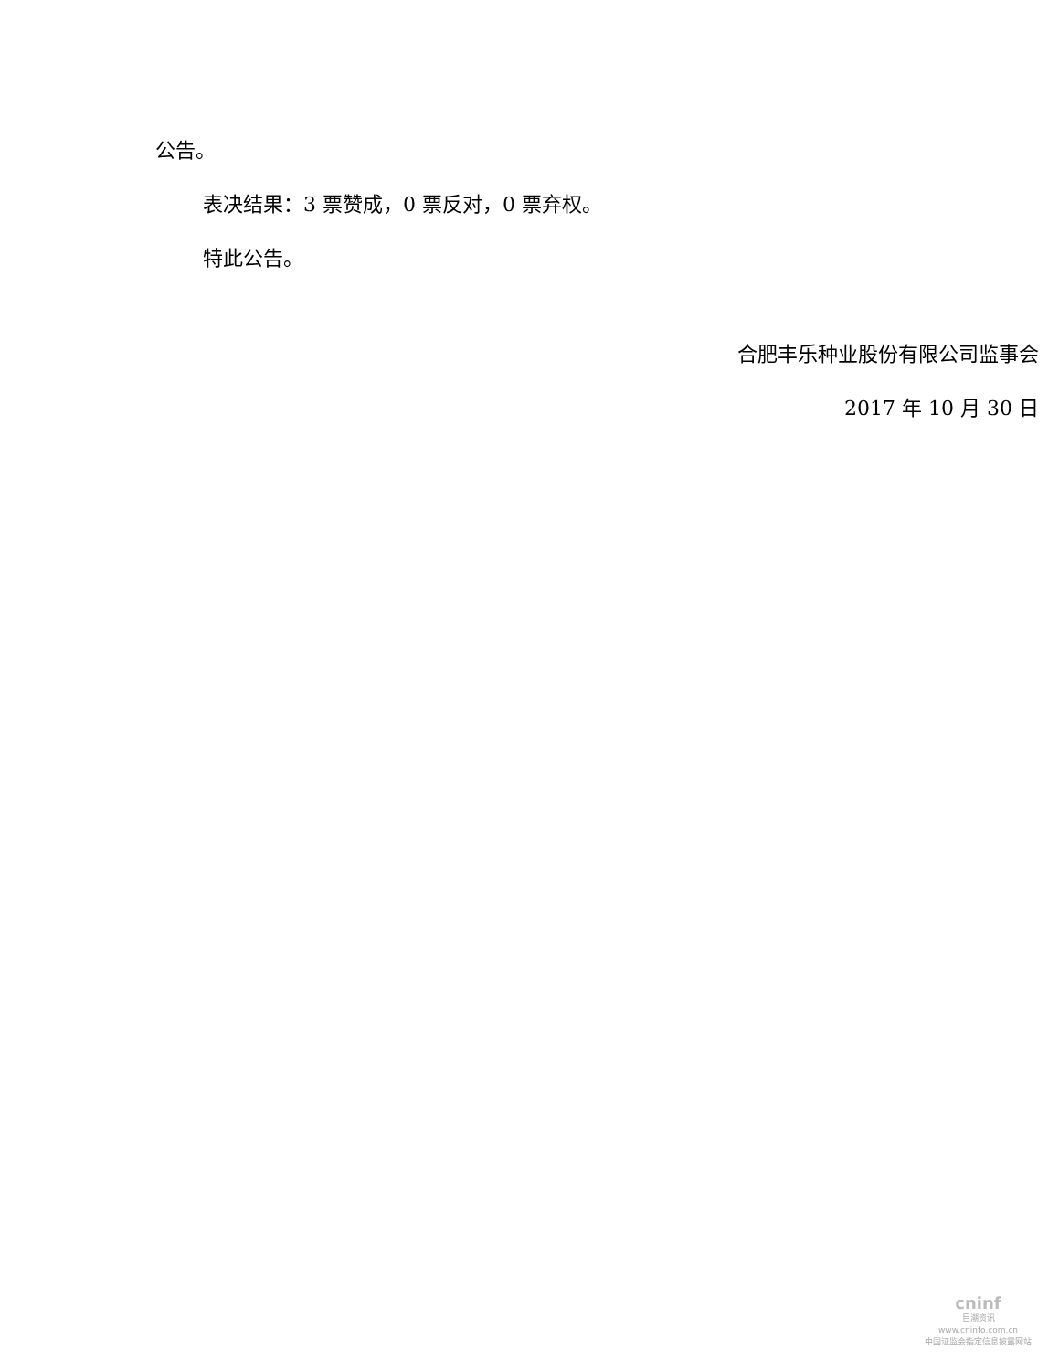公告。
表决结果：3 票赞成，0 票反对，0 票弃权。
特此公告。
合肥丰乐种业股份有限公司监事会
2017 年 10 月 30 日
cninf
巨潮资讯
www.cninfo.com.cn
中国证监会指定信息披露网站